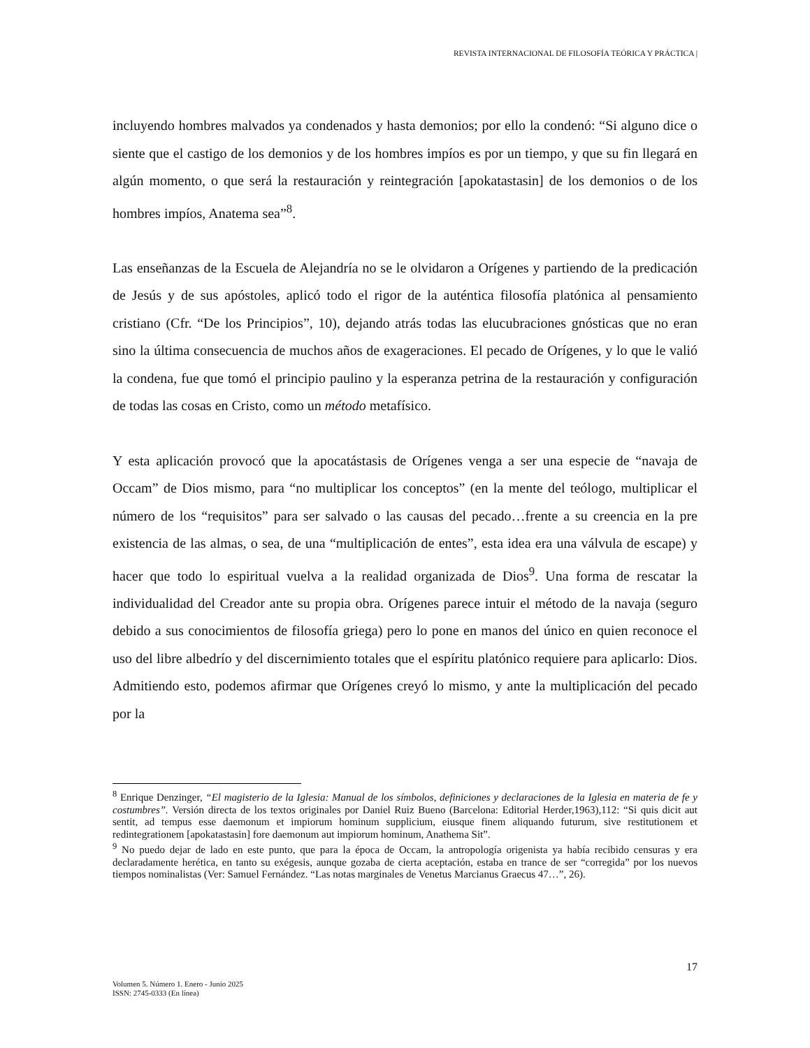REVISTA INTERNACIONAL DE FILOSOFÍA TEÓRICA Y PRÁCTICA |
incluyendo hombres malvados ya condenados y hasta demonios; por ello la condenó: “Si alguno dice o siente que el castigo de los demonios y de los hombres impíos es por un tiempo, y que su fin llegará en algún momento, o que será la restauración y reintegración [apokatastasin] de los demonios o de los hombres impíos, Anatema sea”<sup>8</sup>.
Las enseñanzas de la Escuela de Alejandría no se le olvidaron a Orígenes y partiendo de la predicación de Jesús y de sus apóstoles, aplicó todo el rigor de la auténtica filosofía platónica al pensamiento cristiano (Cfr. “De los Principios”, 10), dejando atrás todas las elucubraciones gnósticas que no eran sino la última consecuencia de muchos años de exageraciones. El pecado de Orígenes, y lo que le valió la condena, fue que tomó el principio paulino y la esperanza petrina de la restauración y configuración de todas las cosas en Cristo, como un método metafísico.
Y esta aplicación provocó que la apocatástasis de Orígenes venga a ser una especie de “navaja de Occam” de Dios mismo, para “no multiplicar los conceptos” (en la mente del teólogo, multiplicar el número de los “requisitos” para ser salvado o las causas del pecado…frente a su creencia en la pre existencia de las almas, o sea, de una “multiplicación de entes”, esta idea era una válvula de escape) y hacer que todo lo espiritual vuelva a la realidad organizada de Dios<sup>9</sup>. Una forma de rescatar la individualidad del Creador ante su propia obra. Orígenes parece intuir el método de la navaja (seguro debido a sus conocimientos de filosofía griega) pero lo pone en manos del único en quien reconoce el uso del libre albedrío y del discernimiento totales que el espíritu platónico requiere para aplicarlo: Dios. Admitiendo esto, podemos afirmar que Orígenes creyó lo mismo, y ante la multiplicación del pecado por la
<sup>8</sup> Enrique Denzinger, “El magisterio de la Iglesia: Manual de los símbolos, definiciones y declaraciones de la Iglesia en materia de fe y costumbres”. Versión directa de los textos originales por Daniel Ruiz Bueno (Barcelona: Editorial Herder,1963),112: “Si quis dicit aut sentit, ad tempus esse daemonum et impiorum hominum supplicium, eiusque finem aliquando futurum, sive restitutionem et redintegrationem [apokatastasin] fore daemonum aut impiorum hominum, Anathema Sit”.
<sup>9</sup> No puedo dejar de lado en este punto, que para la época de Occam, la antropología origenista ya había recibido censuras y era declaradamente herética, en tanto su exégesis, aunque gozaba de cierta aceptación, estaba en trance de ser “corregida” por los nuevos tiempos nominalistas (Ver: Samuel Fernández. “Las notas marginales de Venetus Marcianus Graecus 47…”, 26).
17
Volumen 5. Número 1. Enero - Junio 2025
ISSN: 2745-0333 (En línea)